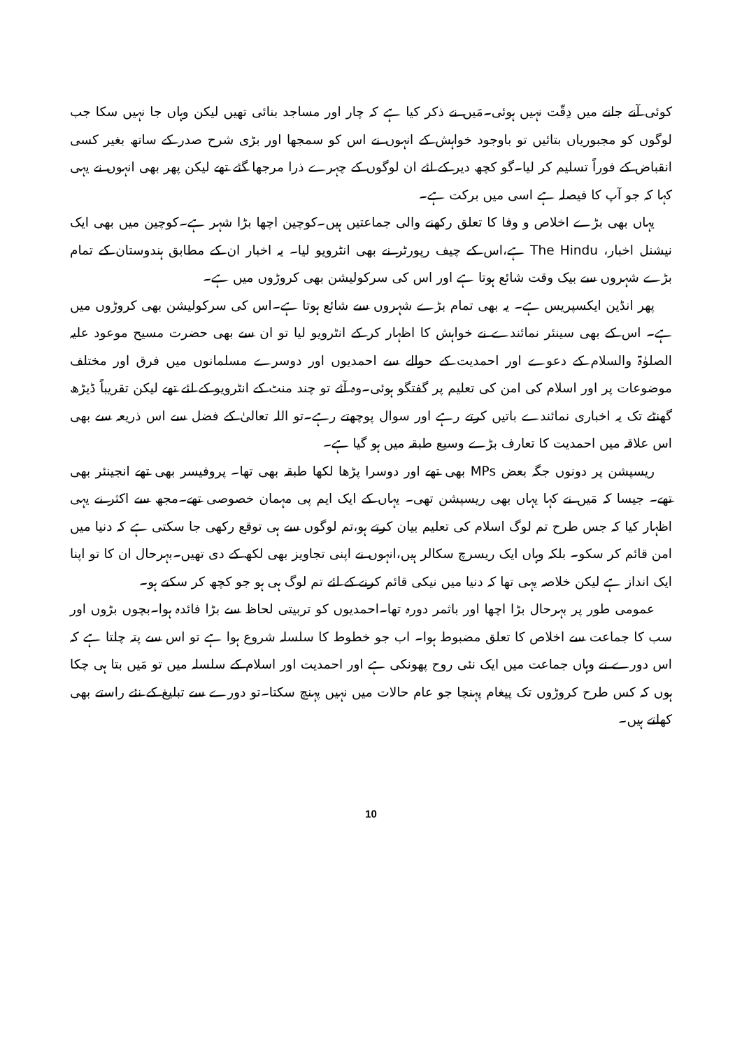کوئی آنے جانے میں دِقّت نہیں ہوئی۔مَیں نے ذکر کیا ہے کہ چار اور مساجد بنائی تھیں لیکن وہاں جا نہیں سکا جب لوگوں کو مجبوریاں بتائیں تو باوجود خواہش کے انہوں نے اس کو سمجھا اور بڑی شرح صدر کے ساتھ بغیر کسی انقباض کے فوراً تسلیم کر لیا۔گو کچھ دیر کے لئے ان لوگوں کے چہرے ذرا مرجھا گئے تھے لیکن پھر بھی انہوں نے یہی کہا کہ جو آپ کا فیصلہ ہے اسی میں برکت ہے۔
یہاں بھی بڑے اخلاص و وفا کا تعلق رکھنے والی جماعتیں ہیں۔کوچین اچھا بڑا شہر ہے۔کوچین میں بھی ایک نیشنل اخبار، The Hindu ہے،اس کے چیف رپورٹر نے بھی انٹرویو لیا۔ یہ اخبار ان کے مطابق ہندوستان کے تمام بڑے شہروں سے بیک وقت شائع ہوتا ہے اور اس کی سرکولیشن بھی کروڑوں میں ہے۔
پھر انڈین ایکسپریس ہے۔ یہ بھی تمام بڑے شہروں سے شائع ہوتا ہے۔اس کی سرکولیشن بھی کروڑوں میں ہے۔ اس کے بھی سینئر نمائندے نے خواہش کا اظہار کر کے انٹرویو لیا تو ان سے بھی حضرت مسیح موعود علیہ الصلوٰۃ والسلام کے دعوے اور احمدیت کے حوالے سے احمدیوں اور دوسرے مسلمانوں میں فرق اور مختلف موضوعات پر اور اسلام کی امن کی تعلیم پر گفتگو ہوئی۔وہ آئے تو چند منٹ کے انٹرویو کے لئے تھے لیکن تقریباً ڈیڑھ گھنٹے تک یہ اخباری نمائندے باتیں کرتے رہے اور سوال پوچھتے رہے۔تو اللہ تعالیٰ کے فضل سے اس ذریعہ سے بھی اس علاقہ میں احمدیت کا تعارف بڑے وسیع طبقہ میں ہو گیا ہے۔
ریسپشن پر دونوں جگہ بعض MPs بھی تھے اور دوسرا پڑھا لکھا طبقہ بھی تھا۔ پروفیسر بھی تھے انجینئر بھی تھے۔ جیسا کہ مَیں نے کہا یہاں بھی ریسپشن تھی۔ یہاں کے ایک ایم پی مہمان خصوصی تھے۔مجھ سے اکثر نے یہی اظہار کیا کہ جس طرح تم لوگ اسلام کی تعلیم بیان کرتے ہو،تم لوگوں سے ہی توقع رکھی جا سکتی ہے کہ دنیا میں امن قائم کر سکو۔ بلکہ وہاں ایک ریسرچ سکالر ہیں،انہوں نے اپنی تجاویز بھی لکھ کے دی تھیں۔بہرحال ان کا تو اپنا ایک انداز ہے لیکن خلاصہ یہی تھا کہ دنیا میں نیکی قائم کرنے کے لئے تم لوگ ہی ہو جو کچھ کر سکتے ہو۔
عمومی طور پر بہرحال بڑا اچھا اور باثمر دورہ تھا۔احمدیوں کو تربیتی لحاظ سے بڑا فائدہ ہوا۔بچوں بڑوں اور سب کا جماعت سے اخلاص کا تعلق مضبوط ہوا۔ اب جو خطوط کا سلسلہ شروع ہوا ہے تو اس سے پتہ چلتا ہے کہ اس دورے نے وہاں جماعت میں ایک نئی روح پھونکی ہے اور احمدیت اور اسلام کے سلسلہ میں تو مَیں بتا ہی چکا ہوں کہ کس طرح کروڑوں تک پیغام پہنچا جو عام حالات میں نہیں پہنچ سکتا۔تو دورے سے تبلیغ کے نئے راستے بھی کھلتے ہیں۔
10